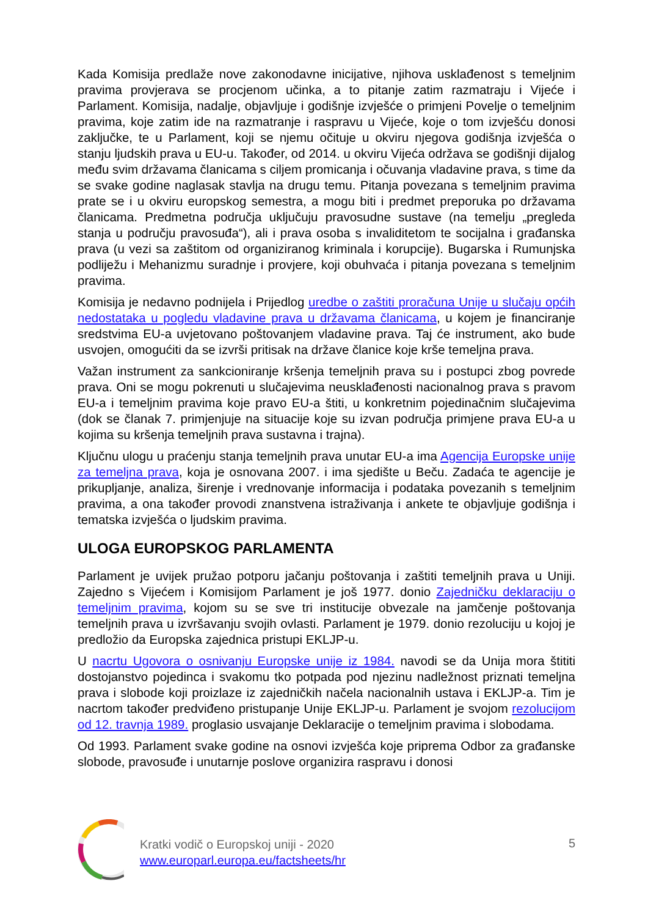Kada Komisija predlaže nove zakonodavne inicijative, njihova usklađenost s temeljnim pravima provjerava se procjenom učinka, a to pitanje zatim razmatraju i Vijeće i Parlament. Komisija, nadalje, objavljuje i godišnje izvješće o primjeni Povelje o temeljnim pravima, koje zatim ide na razmatranje i raspravu u Vijeće, koje o tom izvješću donosi zaključke, te u Parlament, koji se njemu očituje u okviru njegova godišnja izvješća o stanju ljudskih prava u EU-u. Također, od 2014. u okviru Vijeća održava se godišnji dijalog među svim državama članicama s ciljem promicanja i očuvanja vladavine prava, s time da se svake godine naglasak stavlja na drugu temu. Pitanja povezana s temeljnim pravima prate se i u okviru europskog semestra, a mogu biti i predmet preporuka po državama članicama. Predmetna područja uključuju pravosudne sustave (na temelju „pregleda stanja u području pravosuđa“), ali i prava osoba s invaliditetom te socijalna i građanska prava (u vezi sa zaštitom od organiziranog kriminala i korupcije). Bugarska i Rumunjska podliježu i Mehanizmu suradnje i provjere, koji obuhvaća i pitanja povezana s temeljnim pravima.
Komisija je nedavno podnijela i Prijedlog uredbe o zaštiti proračuna Unije u slučaju općih nedostataka u pogledu vladavine prava u državama članicama, u kojem je financiranje sredstvima EU-a uvjetovano poštovanjem vladavine prava. Taj će instrument, ako bude usvojen, omogućiti da se izvrši pritisak na države članice koje krše temeljna prava.
Važan instrument za sankcioniranje kršenja temeljnih prava su i postupci zbog povrede prava. Oni se mogu pokrenuti u slučajevima neusklađenosti nacionalnog prava s pravom EU-a i temeljnim pravima koje pravo EU-a štiti, u konkretnim pojedinačnim slučajevima (dok se članak 7. primjenjuje na situacije koje su izvan područja primjene prava EU-a u kojima su kršenja temeljnih prava sustavna i trajna).
Ključnu ulogu u praćenju stanja temeljnih prava unutar EU-a ima Agencija Europske unije za temeljna prava, koja je osnovana 2007. i ima sjedište u Beču. Zadaća te agencije je prikupljanje, analiza, širenje i vrednovanje informacija i podataka povezanih s temeljnim pravima, a ona također provodi znanstvena istraživanja i ankete te objavljuje godišnja i tematska izvješća o ljudskim pravima.
ULOGA EUROPSKOG PARLAMENTA
Parlament je uvijek pružao potporu jačanju poštovanja i zaštiti temeljnih prava u Uniji. Zajedno s Vijećem i Komisijom Parlament je još 1977. donio Zajedničku deklaraciju o temeljnim pravima, kojom su se sve tri institucije obvezale na jamčenje poštovanja temeljnih prava u izvršavanju svojih ovlasti. Parlament je 1979. donio rezoluciju u kojoj je predložio da Europska zajednica pristupi EKLJP-u.
U nacrtu Ugovora o osnivanju Europske unije iz 1984. navodi se da Unija mora štititi dostojanstvo pojedinca i svakomu tko potpada pod njezinu nadležnost priznati temeljna prava i slobode koji proizlaze iz zajedničkih načela nacionalnih ustava i EKLJP-a. Tim je nacrtom također predviđeno pristupanje Unije EKLJP-u. Parlament je svojom rezolucijom od 12. travnja 1989. proglasio usvajanje Deklaracije o temeljnim pravima i slobodama.
Od 1993. Parlament svake godine na osnovi izvješća koje priprema Odbor za građanske slobode, pravosuđe i unutarnje poslove organizira raspravu i donosi
Kratki vodič o Europskoj uniji - 2020
www.europarl.europa.eu/factsheets/hr
5